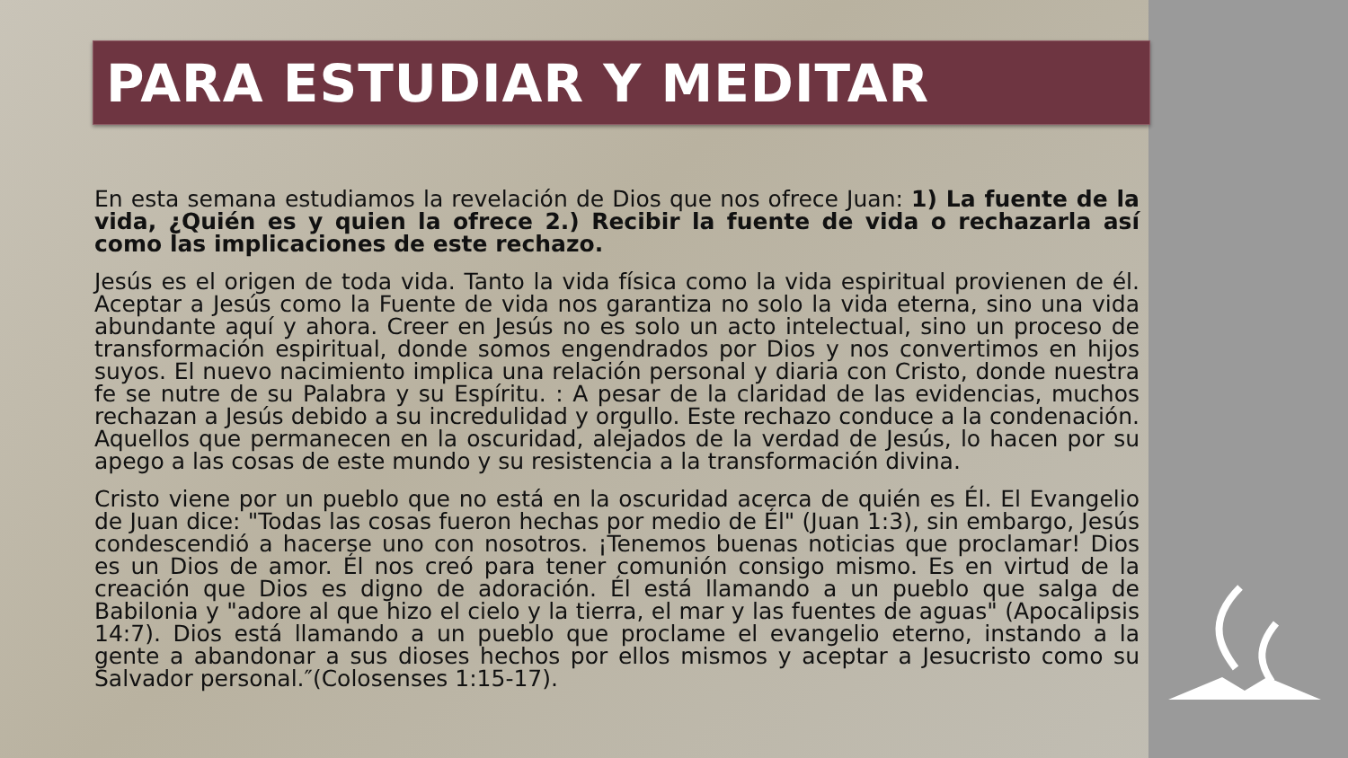PARA ESTUDIAR Y MEDITAR
En esta semana estudiamos la revelación de Dios que nos ofrece Juan: 1) La fuente de la vida, ¿Quién es y quien la ofrece 2.) Recibir la fuente de vida o rechazarla así como las implicaciones de este rechazo.
Jesús es el origen de toda vida. Tanto la vida física como la vida espiritual provienen de él. Aceptar a Jesús como la Fuente de vida nos garantiza no solo la vida eterna, sino una vida abundante aquí y ahora. Creer en Jesús no es solo un acto intelectual, sino un proceso de transformación espiritual, donde somos engendrados por Dios y nos convertimos en hijos suyos. El nuevo nacimiento implica una relación personal y diaria con Cristo, donde nuestra fe se nutre de su Palabra y su Espíritu. : A pesar de la claridad de las evidencias, muchos rechazan a Jesús debido a su incredulidad y orgullo. Este rechazo conduce a la condenación. Aquellos que permanecen en la oscuridad, alejados de la verdad de Jesús, lo hacen por su apego a las cosas de este mundo y su resistencia a la transformación divina.
Cristo viene por un pueblo que no está en la oscuridad acerca de quién es Él. El Evangelio de Juan dice: "Todas las cosas fueron hechas por medio de Él" (Juan 1:3), sin embargo, Jesús condescendió a hacerse uno con nosotros. ¡Tenemos buenas noticias que proclamar! Dios es un Dios de amor. Él nos creó para tener comunión consigo mismo. Es en virtud de la creación que Dios es digno de adoración. Él está llamando a un pueblo que salga de Babilonia y "adore al que hizo el cielo y la tierra, el mar y las fuentes de aguas" (Apocalipsis 14:7). Dios está llamando a un pueblo que proclame el evangelio eterno, instando a la gente a abandonar a sus dioses hechos por ellos mismos y aceptar a Jesucristo como su Salvador personal.″(Colosenses 1:15-17).